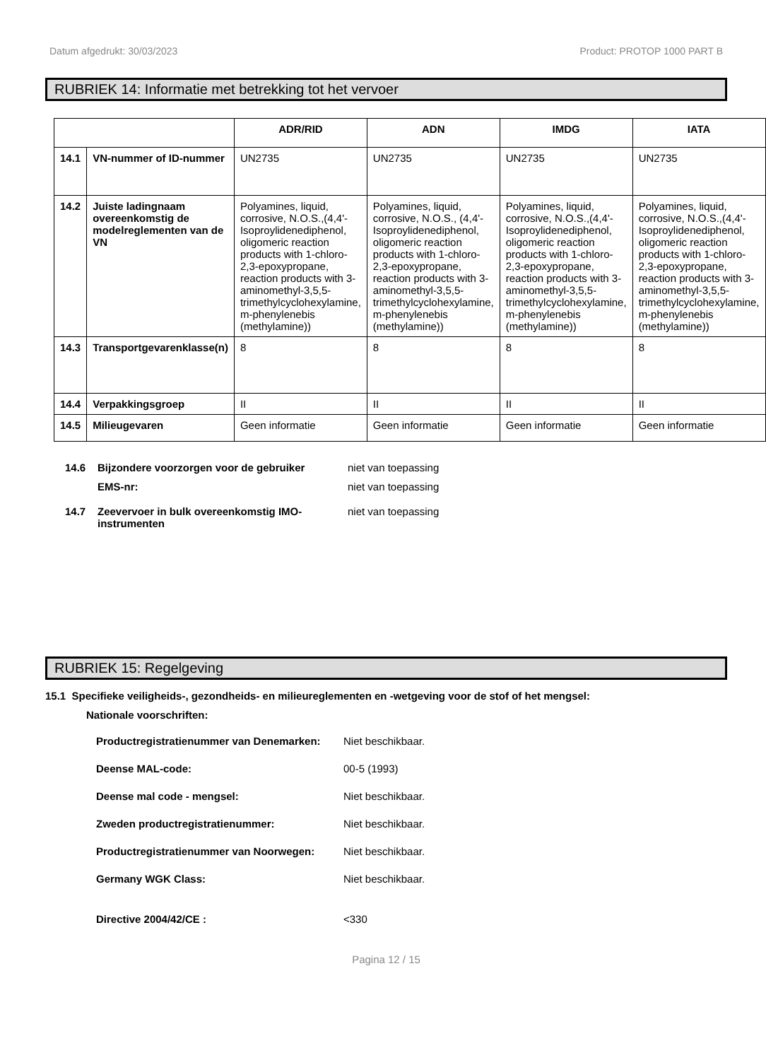Datum afgedrukt: 30/03/2023 Product: PROTOP 1000 PART B
RUBRIEK 14: Informatie met betrekking tot het vervoer
| | | ADR/RID | ADN | IMDG | IATA |
| --- | --- | --- | --- | --- | --- |
| 14.1 | VN-nummer of ID-nummer | UN2735 | UN2735 | UN2735 | UN2735 |
| 14.2 | Juiste ladingnaam overeenkomstig de modelreglementen van de VN | Polyamines, liquid, corrosive, N.O.S.,(4,4'-Isoproylidenediphenol, oligomeric reaction products with 1-chloro-2,3-epoxypropane, reaction products with 3-aminomethyl-3,5,5-trimethylcyclohexylamine, m-phenylenebis (methylamine)) | Polyamines, liquid, corrosive, N.O.S., (4,4'-Isoproylidenediphenol, oligomeric reaction products with 1-chloro-2,3-epoxypropane, reaction products with 3-aminomethyl-3,5,5-trimethylcyclohexylamine, m-phenylenebis (methylamine)) | Polyamines, liquid, corrosive, N.O.S.,(4,4'-Isoproylidenediphenol, oligomeric reaction products with 1-chloro-2,3-epoxypropane, reaction products with 3-aminomethyl-3,5,5-trimethylcyclohexylamine, m-phenylenebis (methylamine)) | Polyamines, liquid, corrosive, N.O.S.,(4,4'-Isoproylidenediphenol, oligomeric reaction products with 1-chloro-2,3-epoxypropane, reaction products with 3-aminomethyl-3,5,5-trimethylcyclohexylamine, m-phenylenebis (methylamine)) |
| 14.3 | Transportgevarenklasse(n) | 8 | 8 | 8 | 8 |
| 14.4 | Verpakkingsgroep | II | II | II | II |
| 14.5 | Milieugevaren | Geen informatie | Geen informatie | Geen informatie | Geen informatie |
14.6 Bijzondere voorzorgen voor de gebruiker niet van toepassing
EMS-nr: niet van toepassing
14.7 Zeevervoer in bulk overeenkomstig IMO-instrumenten
niet van toepassing
RUBRIEK 15: Regelgeving
15.1 Specifieke veiligheids-, gezondheids- en milieureglementen en -wetgeving voor de stof of het mengsel:
Nationale voorschriften:
Productregistratienummer van Denemarken:
Niet beschikbaar.
Deense MAL-code: 00-5 (1993)
Deense mal code - mengsel: Niet beschikbaar.
Zweden productregistratienummer: Niet beschikbaar.
Productregistratienummer van Noorwegen:
Niet beschikbaar.
Germany WGK Class: Niet beschikbaar.
Directive 2004/42/CE : <330
Pagina 12 / 15